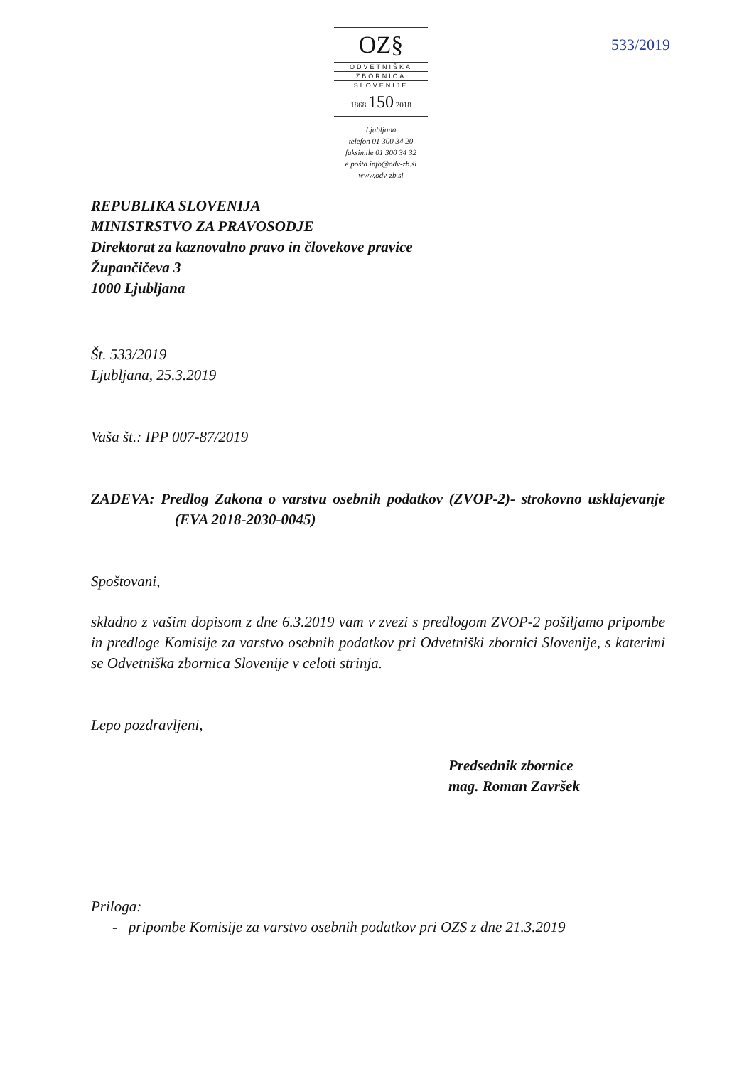OZ§
ODVETNIŠKA
ZBORNICA
SLOVENIJE
1868 150 2018
Ljubljana
telefon 01 300 34 20
faksimile 01 300 34 32
e pošta info@odv-zb.si
www.odv-zb.si
533/2019
REPUBLIKA SLOVENIJA
MINISTRSTVO ZA PRAVOSODJE
Direktorat za kaznovalno pravo in človekove pravice
Župančičeva 3
1000 Ljubljana
Št. 533/2019
Ljubljana, 25.3.2019
Vaša št.: IPP 007-87/2019
ZADEVA: Predlog Zakona o varstvu osebnih podatkov (ZVOP-2)- strokovno usklajevanje (EVA 2018-2030-0045)
Spoštovani,
skladno z vašim dopisom z dne 6.3.2019 vam v zvezi s predlogom ZVOP-2 pošiljamo pripombe in predloge Komisije za varstvo osebnih podatkov pri Odvetniški zbornici Slovenije, s katerimi se Odvetniška zbornica Slovenije v celoti strinja.
Lepo pozdravljeni,
Predsednik zbornice
mag. Roman Završek
Priloga:
- pripombe Komisije za varstvo osebnih podatkov pri OZS z dne 21.3.2019